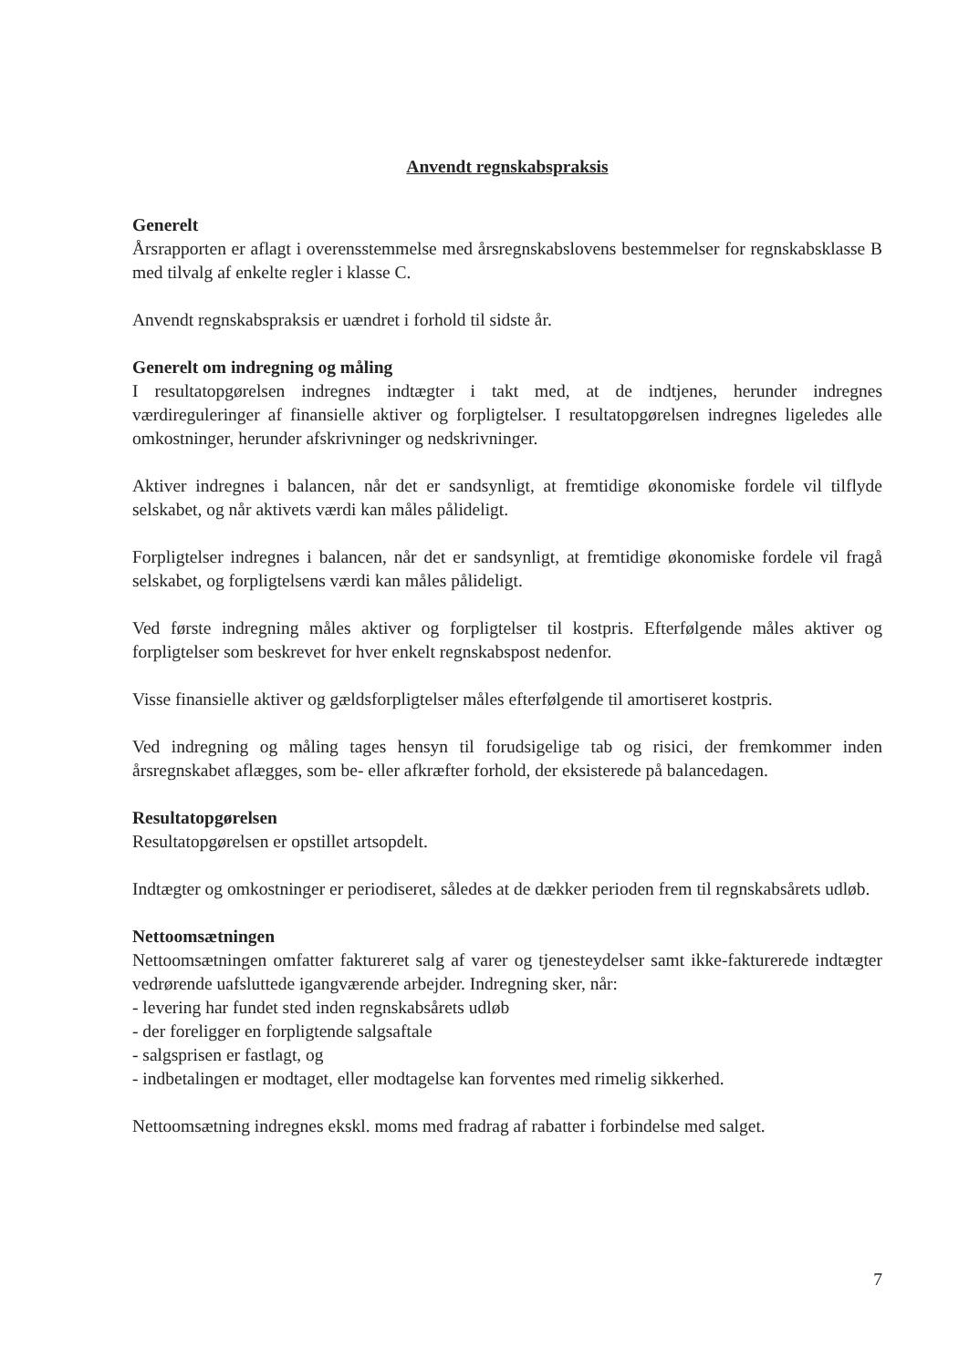Anvendt regnskabspraksis
Generelt
Årsrapporten er aflagt i overensstemmelse med årsregnskabslovens bestemmelser for regnskabsklasse B med tilvalg af enkelte regler i klasse C.
Anvendt regnskabspraksis er uændret i forhold til sidste år.
Generelt om indregning og måling
I resultatopgørelsen indregnes indtægter i takt med, at de indtjenes, herunder indregnes værdireguleringer af finansielle aktiver og forpligtelser. I resultatopgørelsen indregnes ligeledes alle omkostninger, herunder afskrivninger og nedskrivninger.
Aktiver indregnes i balancen, når det er sandsynligt, at fremtidige økonomiske fordele vil tilflyde selskabet, og når aktivets værdi kan måles pålideligt.
Forpligtelser indregnes i balancen, når det er sandsynligt, at fremtidige økonomiske fordele vil fragå selskabet, og forpligtelsens værdi kan måles pålideligt.
Ved første indregning måles aktiver og forpligtelser til kostpris. Efterfølgende måles aktiver og forpligtelser som beskrevet for hver enkelt regnskabspost nedenfor.
Visse finansielle aktiver og gældsforpligtelser måles efterfølgende til amortiseret kostpris.
Ved indregning og måling tages hensyn til forudsigelige tab og risici, der fremkommer inden årsregnskabet aflægges, som be- eller afkræfter forhold, der eksisterede på balancedagen.
Resultatopgørelsen
Resultatopgørelsen er opstillet artsopdelt.
Indtægter og omkostninger er periodiseret, således at de dækker perioden frem til regnskabsårets udløb.
Nettoomsætningen
Nettoomsætningen omfatter faktureret salg af varer og tjenesteydelser samt ikke-fakturerede indtægter vedrørende uafsluttede igangværende arbejder. Indregning sker, når:
- levering har fundet sted inden regnskabsårets udløb
- der foreligger en forpligtende salgsaftale
- salgsprisen er fastlagt, og
- indbetalingen er modtaget, eller modtagelse kan forventes med rimelig sikkerhed.
Nettoomsætning indregnes ekskl. moms med fradrag af rabatter i forbindelse med salget.
7